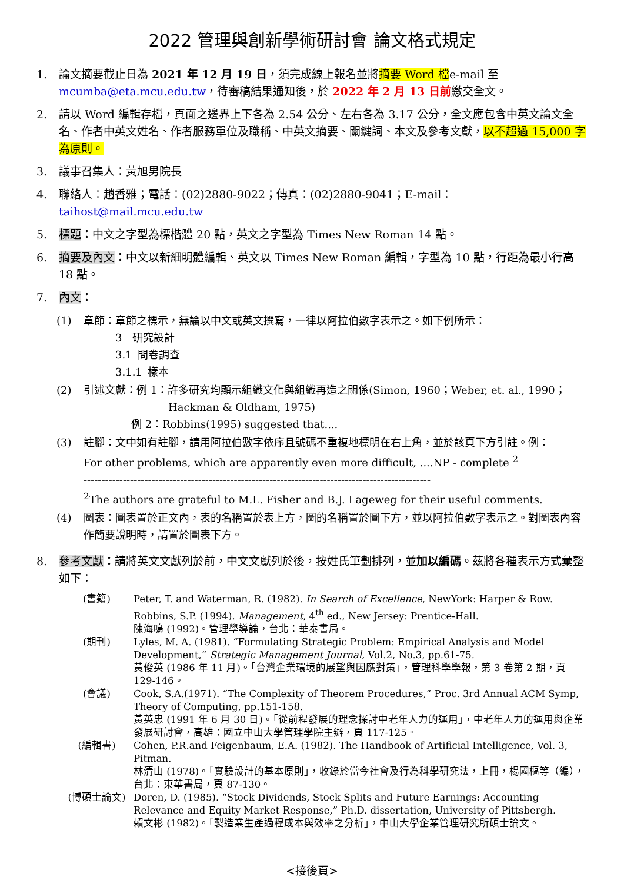2022 管理與創新學術研討會 論文格式規定
1. 論文摘要截止日為 2021 年 12 月 19 日，須完成線上報名並將摘要 Word 檔e-mail 至 mcumba@eta.mcu.edu.tw，待審稿結果通知後，於 2022 年 2 月 13 日前繳交全文。
2. 請以 Word 編輯存檔，頁面之邊界上下各為 2.54 公分、左右各為 3.17 公分，全文應包含中英文論文全名、作者中英文姓名、作者服務單位及職稱、中英文摘要、關鍵詞、本文及參考文獻，以不超過 15,000 字為原則。
3. 議事召集人：黃旭男院長
4. 聯絡人：趙香雅；電話：(02)2880-9022；傳真：(02)2880-9041；E-mail：taihost@mail.mcu.edu.tw
5. 標題：中文之字型為標楷體 20 點，英文之字型為 Times New Roman 14 點。
6. 摘要及內文：中文以新細明體編輯、英文以 Times New Roman 編輯，字型為 10 點，行距為最小行高 18 點。
7. 內文：
(1) 章節：章節之標示，無論以中文或英文撰寫，一律以阿拉伯數字表示之。如下例所示：
   3 研究設計
   3.1 問卷調查
   3.1.1 樣本
(2) 引述文獻：例 1：許多研究均顯示組織文化與組織再造之關係(Simon, 1960；Weber, et. al., 1990；
        Hackman & Oldham, 1975)
     例 2：Robbins(1995) suggested that....
(3) 註腳：文中如有註腳，請用阿拉伯數字依序且號碼不重複地標明在右上角，並於該頁下方引註。例：
For other problems, which are apparently even more difficult, ....NP - complete <sup>2</sup>
-------------------------------------------------------------------------------------------------
<sup>2</sup> The authors are grateful to M.L. Fisher and B.J. Lageweg for their useful comments.
(4) 圖表：圖表置於正文內，表的名稱置於表上方，圖的名稱置於圖下方，並以阿拉伯數字表示之。對圖表內容作簡要說明時，請置於圖表下方。
8. 參考文獻：請將英文文獻列於前，中文文獻列於後，按姓氏筆劃排列，並加以編碼。茲將各種表示方式彙整如下：
(書籍) Peter, T. and Waterman, R. (1982). In Search of Excellence, NewYork: Harper & Row.
Robbins, S.P. (1994). Management, 4<sup>th</sup> ed., New Jersey: Prentice-Hall.
陳海鳴 (1992)。管理學導論，台北：華泰書局。
(期刊) Lyles, M. A. (1981). “Formulating Strategic Problem: Empirical Analysis and Model Development,” Strategic Management Journal, Vol.2, No.3, pp.61-75.
黃俊英 (1986 年 11 月)。「台灣企業環境的展望與因應對策」，管理科學學報，第 3 卷第 2 期，頁 129-146。
(會議) Cook, S.A.(1971). “The Complexity of Theorem Procedures,” Proc. 3rd Annual ACM Symp, Theory of Computing, pp.151-158.
黃英忠 (1991 年 6 月 30 日)。「從前程發展的理念探討中老年人力的運用」，中老年人力的運用與企業發展研討會，高雄：國立中山大學管理學院主辦，頁 117-125。
(編輯書) Cohen, P.R.and Feigenbaum, E.A. (1982). The Handbook of Artificial Intelligence, Vol. 3, Pitman.
林清山 (1978)。「實驗設計的基本原則」，收錄於當今社會及行為科學研究法，上冊，楊國樞等（編），台北：東華書局，頁 87-130。
(博碩士論文) Doren, D. (1985). “Stock Dividends, Stock Splits and Future Earnings: Accounting Relevance and Equity Market Response,” Ph.D. dissertation, University of Pittsbergh.
賴文彬 (1982)。「製造業生產過程成本與效率之分析」，中山大學企業管理研究所碩士論文。
<接後頁>